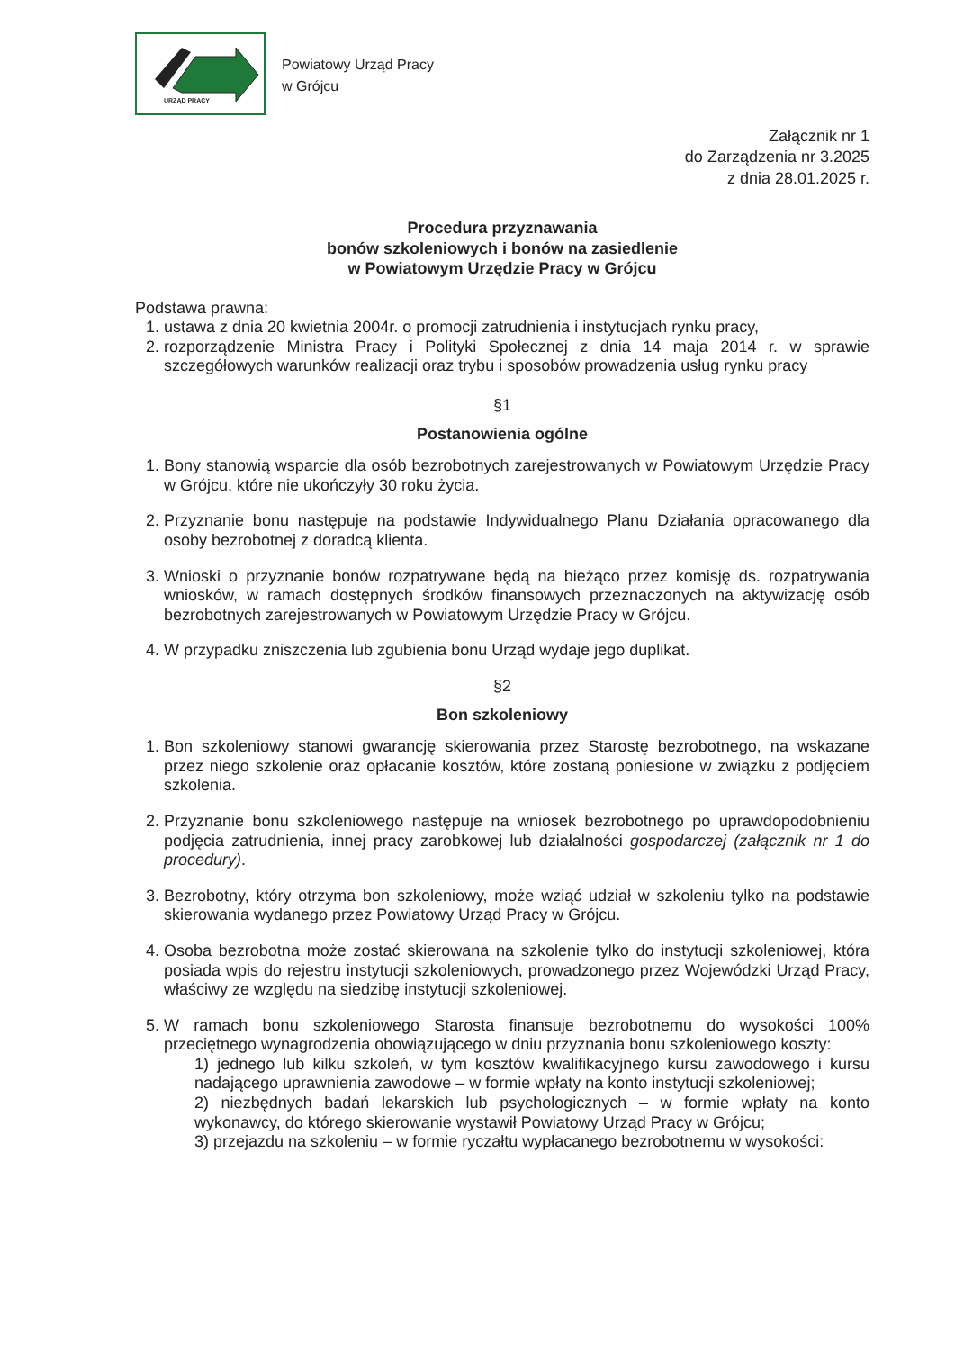URZĄD PRACY
Powiatowy Urząd Pracy
w Grójcu
Załącznik nr 1
do Zarządzenia nr 3.2025
z dnia 28.01.2025 r.
Procedura przyznawania
bonów szkoleniowych i bonów na zasiedlenie
w Powiatowym Urzędzie Pracy w Grójcu
Podstawa prawna:
1. ustawa z dnia 20 kwietnia 2004r. o promocji zatrudnienia i instytucjach rynku pracy,
2. rozporządzenie Ministra Pracy i Polityki Społecznej z dnia 14 maja 2014 r. w sprawie szczegółowych warunków realizacji oraz trybu i sposobów prowadzenia usług rynku pracy
§1
Postanowienia ogólne
1. Bony stanowią wsparcie dla osób bezrobotnych zarejestrowanych w Powiatowym Urzędzie Pracy w Grójcu, które nie ukończyły 30 roku życia.
2. Przyznanie bonu następuje na podstawie Indywidualnego Planu Działania opracowanego dla osoby bezrobotnej z doradcą klienta.
3. Wnioski o przyznanie bonów rozpatrywane będą na bieżąco przez komisję ds. rozpatrywania wniosków, w ramach dostępnych środków finansowych przeznaczonych na aktywizację osób bezrobotnych zarejestrowanych w Powiatowym Urzędzie Pracy w Grójcu.
4. W przypadku zniszczenia lub zgubienia bonu Urząd wydaje jego duplikat.
§2
Bon szkoleniowy
1. Bon szkoleniowy stanowi gwarancję skierowania przez Starostę bezrobotnego, na wskazane przez niego szkolenie oraz opłacanie kosztów, które zostaną poniesione w związku z podjęciem szkolenia.
2. Przyznanie bonu szkoleniowego następuje na wniosek bezrobotnego po uprawdopodobnieniu podjęcia zatrudnienia, innej pracy zarobkowej lub działalności gospodarczej (załącznik nr 1 do procedury).
3. Bezrobotny, który otrzyma bon szkoleniowy, może wziąć udział w szkoleniu tylko na podstawie skierowania wydanego przez Powiatowy Urząd Pracy w Grójcu.
4. Osoba bezrobotna może zostać skierowana na szkolenie tylko do instytucji szkoleniowej, która posiada wpis do rejestru instytucji szkoleniowych, prowadzonego przez Wojewódzki Urząd Pracy, właściwy ze względu na siedzibę instytucji szkoleniowej.
5. W ramach bonu szkoleniowego Starosta finansuje bezrobotnemu do wysokości 100% przeciętnego wynagrodzenia obowiązującego w dniu przyznania bonu szkoleniowego koszty:
1) jednego lub kilku szkoleń, w tym kosztów kwalifikacyjnego kursu zawodowego i kursu nadającego uprawnienia zawodowe – w formie wpłaty na konto instytucji szkoleniowej;
2) niezbędnych badań lekarskich lub psychologicznych – w formie wpłaty na konto wykonawcy, do którego skierowanie wystawił Powiatowy Urząd Pracy w Grójcu;
3) przejazdu na szkoleniu – w formie ryczałtu wypłacanego bezrobotnemu w wysokości: